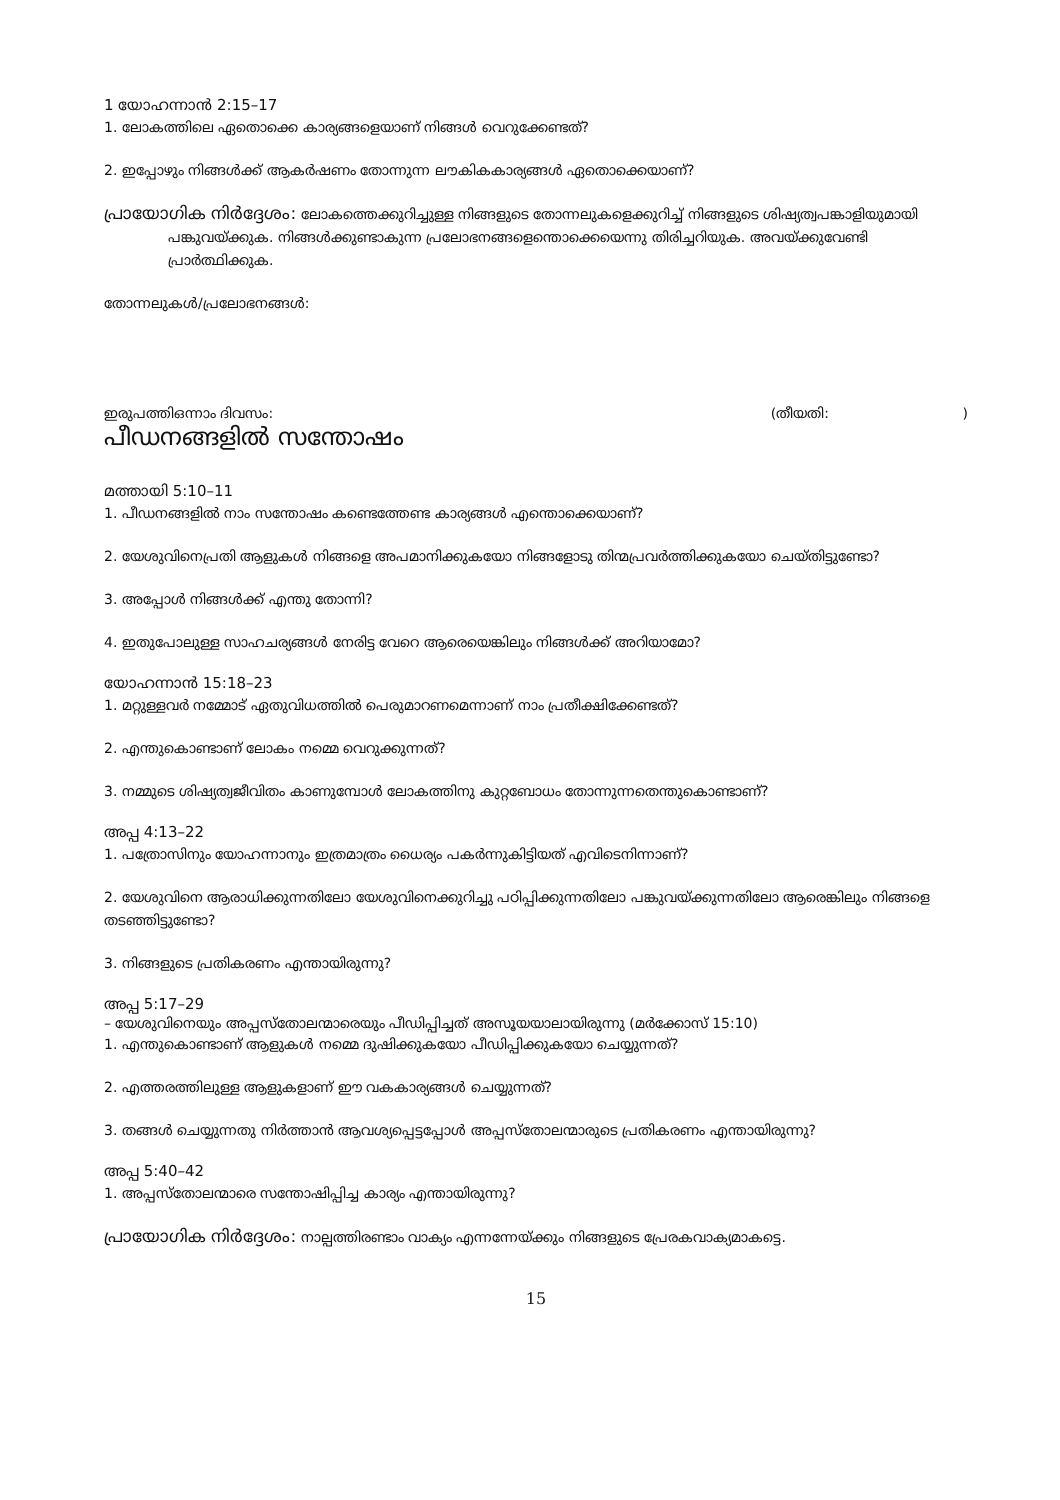1 യോഹന്നാൻ 2:15–17
1. ലോകത്തിലെ ഏതൊക്കെ കാര്യങ്ങളെയാണ് നിങ്ങൾ വെറുക്കേണ്ടത്?
2. ഇപ്പോഴും നിങ്ങൾക്ക് ആകർഷണം തോന്നുന്ന ലൗകികകാര്യങ്ങൾ ഏതൊക്കെയാണ്?
പ്രായോഗിക നിർദ്ദേശം: ലോകത്തെക്കുറിച്ചുള്ള നിങ്ങളുടെ തോന്നലുകളെക്കുറിച്ച് നിങ്ങളുടെ ശിഷ്യത്വപങ്കാളിയുമായി പങ്കുവയ്ക്കുക. നിങ്ങൾക്കുണ്ടാകുന്ന പ്രലോഭനങ്ങളെന്തൊക്കെയെന്നു തിരിച്ചറിയുക. അവയ്ക്കുവേണ്ടി പ്രാർത്ഥിക്കുക.
തോന്നലുകൾ/പ്രലോഭനങ്ങൾ:
ഇരുപത്തിഒന്നാം ദിവസം: (തീയതി: )
പീഡനങ്ങളിൽ സന്തോഷം
മത്തായി 5:10–11
1. പീഡനങ്ങളിൽ നാം സന്തോഷം കണ്ടെത്തേണ്ട കാര്യങ്ങൾ എന്തൊക്കെയാണ്?
2. യേശുവിനെപ്രതി ആളുകൾ നിങ്ങളെ അപമാനിക്കുകയോ നിങ്ങളോടു തിന്മപ്രവർത്തിക്കുകയോ ചെയ്തിട്ടുണ്ടോ?
3. അപ്പോൾ നിങ്ങൾക്ക് എന്തു തോന്നി?
4. ഇതുപോലുള്ള സാഹചര്യങ്ങൾ നേരിട്ട വേറെ ആരെയെങ്കിലും നിങ്ങൾക്ക് അറിയാമോ?
യോഹന്നാൻ 15:18–23
1. മറ്റുള്ളവർ നമ്മോട് ഏതുവിധത്തിൽ പെരുമാറണമെന്നാണ് നാം പ്രതീക്ഷിക്കേണ്ടത്?
2. എന്തുകൊണ്ടാണ് ലോകം നമ്മെ വെറുക്കുന്നത്?
3. നമ്മുടെ ശിഷ്യത്വജീവിതം കാണുമ്പോൾ ലോകത്തിനു കുറ്റബോധം തോന്നുന്നതെന്തുകൊണ്ടാണ്?
അപ്പ 4:13–22
1. പത്രോസിനും യോഹന്നാനും ഇത്രമാത്രം ധൈര്യം പകർന്നുകിട്ടിയത് എവിടെനിന്നാണ്?
2. യേശുവിനെ ആരാധിക്കുന്നതിലോ യേശുവിനെക്കുറിച്ചു പഠിപ്പിക്കുന്നതിലോ പങ്കുവയ്ക്കുന്നതിലോ ആരെങ്കിലും നിങ്ങളെ തടഞ്ഞിട്ടുണ്ടോ?
3. നിങ്ങളുടെ പ്രതികരണം എന്തായിരുന്നു?
അപ്പ 5:17–29
– യേശുവിനെയും അപ്പസ്തോലന്മാരെയും പീഡിപ്പിച്ചത് അസൂയയാലായിരുന്നു (മർക്കോസ് 15:10)
1. എന്തുകൊണ്ടാണ് ആളുകൾ നമ്മെ ദുഷിക്കുകയോ പീഡിപ്പിക്കുകയോ ചെയ്യുന്നത്?
2. എത്തരത്തിലുള്ള ആളുകളാണ് ഈ വകകാര്യങ്ങൾ ചെയ്യുന്നത്?
3. തങ്ങൾ ചെയ്യുന്നതു നിർത്താൻ ആവശ്യപ്പെട്ടപ്പോൾ അപ്പസ്തോലന്മാരുടെ പ്രതികരണം എന്തായിരുന്നു?
അപ്പ 5:40–42
1. അപ്പസ്തോലന്മാരെ സന്തോഷിപ്പിച്ച കാര്യം എന്തായിരുന്നു?
പ്രായോഗിക നിർദ്ദേശം: നാല്പത്തിരണ്ടാം വാക്യം എന്നന്നേയ്ക്കും നിങ്ങളുടെ പ്രേരകവാക്യമാകട്ടെ.
15